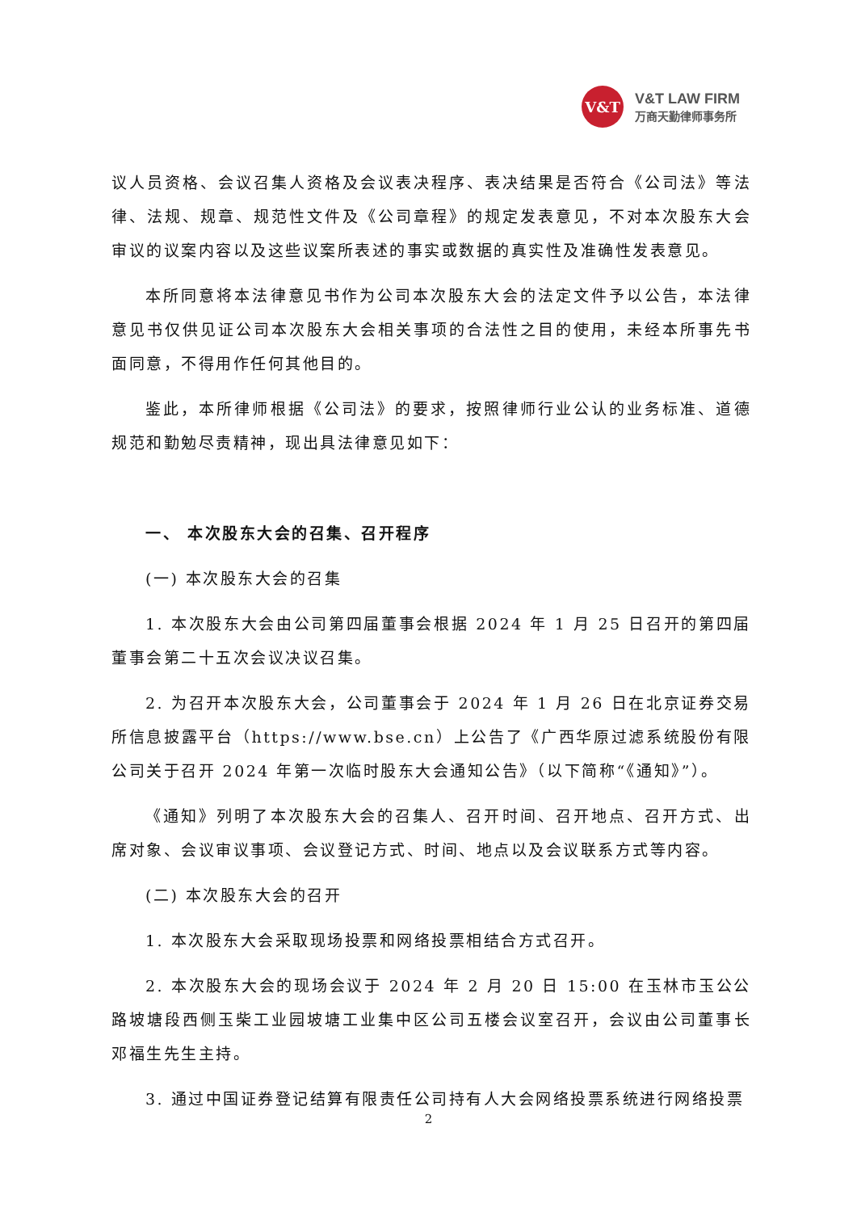V&T
V&T LAW FIRM
万商天勤律师事务所
议人员资格、会议召集人资格及会议表决程序、表决结果是否符合《公司法》等法律、法规、规章、规范性文件及《公司章程》的规定发表意见，不对本次股东大会审议的议案内容以及这些议案所表述的事实或数据的真实性及准确性发表意见。
本所同意将本法律意见书作为公司本次股东大会的法定文件予以公告，本法律意见书仅供见证公司本次股东大会相关事项的合法性之目的使用，未经本所事先书面同意，不得用作任何其他目的。
鉴此，本所律师根据《公司法》的要求，按照律师行业公认的业务标准、道德规范和勤勉尽责精神，现出具法律意见如下：
一、 本次股东大会的召集、召开程序
(一) 本次股东大会的召集
1. 本次股东大会由公司第四届董事会根据 2024 年 1 月 25 日召开的第四届董事会第二十五次会议决议召集。
2. 为召开本次股东大会，公司董事会于 2024 年 1 月 26 日在北京证券交易所信息披露平台（https://www.bse.cn）上公告了《广西华原过滤系统股份有限公司关于召开 2024 年第一次临时股东大会通知公告》（以下简称“《通知》”）。
《通知》列明了本次股东大会的召集人、召开时间、召开地点、召开方式、出席对象、会议审议事项、会议登记方式、时间、地点以及会议联系方式等内容。
(二) 本次股东大会的召开
1. 本次股东大会采取现场投票和网络投票相结合方式召开。
2. 本次股东大会的现场会议于 2024 年 2 月 20 日 15:00 在玉林市玉公公路坡塘段西侧玉柴工业园坡塘工业集中区公司五楼会议室召开，会议由公司董事长邓福生先生主持。
3. 通过中国证券登记结算有限责任公司持有人大会网络投票系统进行网络投票
2